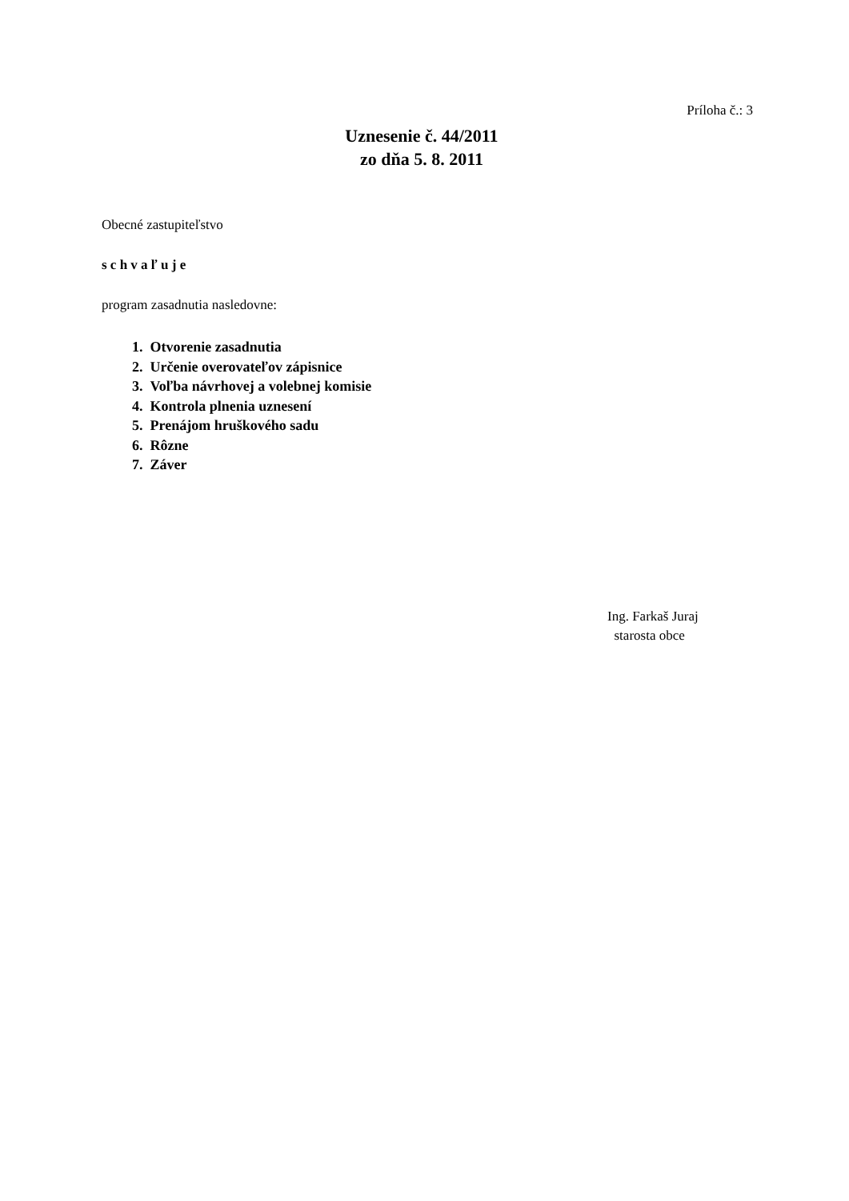Príloha č.: 3
Uznesenie č. 44/2011
zo dňa 5. 8. 2011
Obecné zastupiteľstvo
s c h v a ľ u j e
program zasadnutia nasledovne:
1. Otvorenie zasadnutia
2. Určenie overovateľov zápisnice
3. Voľba návrhovej a volebnej komisie
4. Kontrola plnenia uznesení
5. Prenájom hruškového sadu
6. Rôzne
7. Záver
Ing. Farkaš Juraj
starosta obce